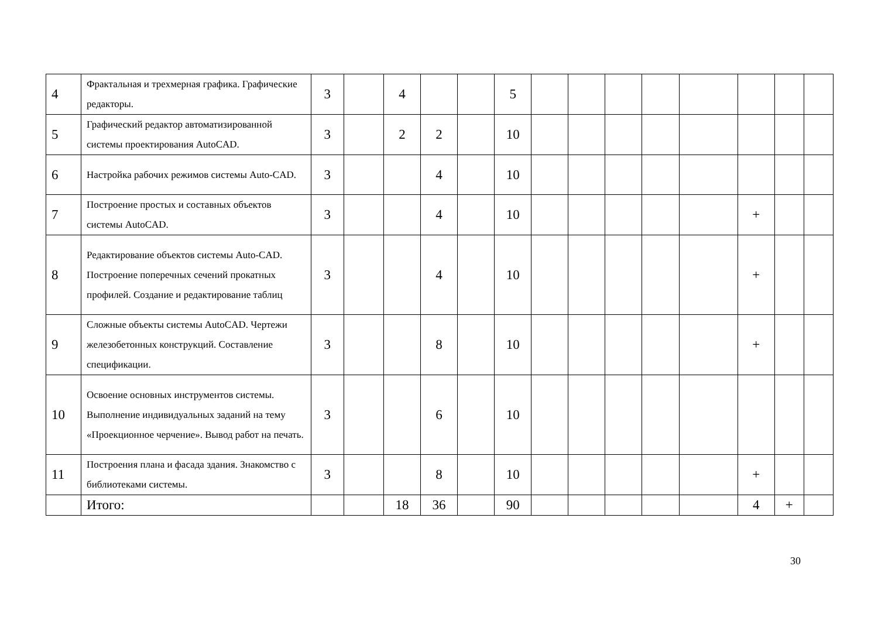| 4 | Фрактальная и трехмерная графика. Графические редакторы. | 3 | | 4 | | | 5 | | | | | | | | |
| 5 | Графический редактор автоматизированной системы проектирования AutoCAD. | 3 | | 2 | 2 | | 10 | | | | | | | | |
| 6 | Настройка рабочих режимов системы Auto-CAD. | 3 | | | 4 | | 10 | | | | | | | | |
| 7 | Построение простых и составных объектов системы AutoCAD. | 3 | | | 4 | | 10 | | | | | | + | | |
| 8 | Редактирование объектов системы Auto-CAD. Построение поперечных сечений прокатных профилей. Создание и редактирование таблиц | 3 | | | 4 | | 10 | | | | | | + | | |
| 9 | Сложные объекты системы AutoCAD. Чертежи железобетонных конструкций. Составление спецификации. | 3 | | | 8 | | 10 | | | | | | + | | |
| 10 | Освоение основных инструментов системы. Выполнение индивидуальных заданий на тему «Проекционное черчение». Вывод работ на печать. | 3 | | | 6 | | 10 | | | | | | | | |
| 11 | Построения плана и фасада здания. Знакомство с библиотеками системы. | 3 | | | 8 | | 10 | | | | | | + | | |
| | Итого: | | | 18 | 36 | | 90 | | | | | | 4 | + | |
30